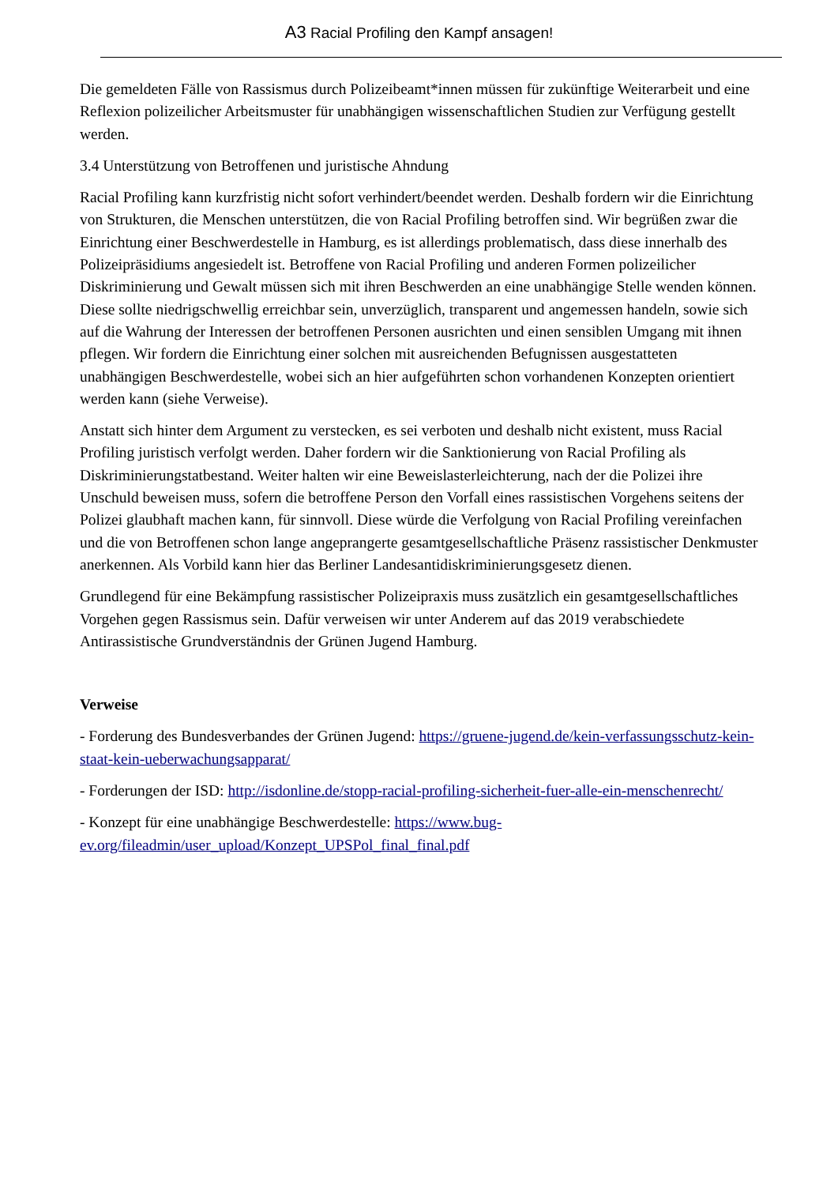A3 Racial Profiling den Kampf ansagen!
Die gemeldeten Fälle von Rassismus durch Polizeibeamt*innen müssen für zukünftige Weiterarbeit und eine Reflexion polizeilicher Arbeitsmuster für unabhängigen wissenschaftlichen Studien zur Verfügung gestellt werden.
3.4 Unterstützung von Betroffenen und juristische Ahndung
Racial Profiling kann kurzfristig nicht sofort verhindert/beendet werden. Deshalb fordern wir die Einrichtung von Strukturen, die Menschen unterstützen, die von Racial Profiling betroffen sind. Wir begrüßen zwar die Einrichtung einer Beschwerdestelle in Hamburg, es ist allerdings problematisch, dass diese innerhalb des Polizeipräsidiums angesiedelt ist. Betroffene von Racial Profiling und anderen Formen polizeilicher Diskriminierung und Gewalt müssen sich mit ihren Beschwerden an eine unabhängige Stelle wenden können. Diese sollte niedrigschwellig erreichbar sein, unverzüglich, transparent und angemessen handeln, sowie sich auf die Wahrung der Interessen der betroffenen Personen ausrichten und einen sensiblen Umgang mit ihnen pflegen. Wir fordern die Einrichtung einer solchen mit ausreichenden Befugnissen ausgestatteten unabhängigen Beschwerdestelle, wobei sich an hier aufgeführten schon vorhandenen Konzepten orientiert werden kann (siehe Verweise).
Anstatt sich hinter dem Argument zu verstecken, es sei verboten und deshalb nicht existent, muss Racial Profiling juristisch verfolgt werden. Daher fordern wir die Sanktionierung von Racial Profiling als Diskriminierungstatbestand. Weiter halten wir eine Beweislasterleichterung, nach der die Polizei ihre Unschuld beweisen muss, sofern die betroffene Person den Vorfall eines rassistischen Vorgehens seitens der Polizei glaubhaft machen kann, für sinnvoll. Diese würde die Verfolgung von Racial Profiling vereinfachen und die von Betroffenen schon lange angeprangerte gesamtgesellschaftliche Präsenz rassistischer Denkmuster anerkennen. Als Vorbild kann hier das Berliner Landesantidiskriminierungsgesetz dienen.
Grundlegend für eine Bekämpfung rassistischer Polizeipraxis muss zusätzlich ein gesamtgesellschaftliches Vorgehen gegen Rassismus sein. Dafür verweisen wir unter Anderem auf das 2019 verabschiedete Antirassistische Grundverständnis der Grünen Jugend Hamburg.
Verweise
- Forderung des Bundesverbandes der Grünen Jugend: https://gruene-jugend.de/kein-verfassungsschutz-kein-staat-kein-ueberwachungsapparat/
- Forderungen der ISD: http://isdonline.de/stopp-racial-profiling-sicherheit-fuer-alle-ein-menschenrecht/
- Konzept für eine unabhängige Beschwerdestelle: https://www.bug-ev.org/fileadmin/user_upload/Konzept_UPSPol_final_final.pdf